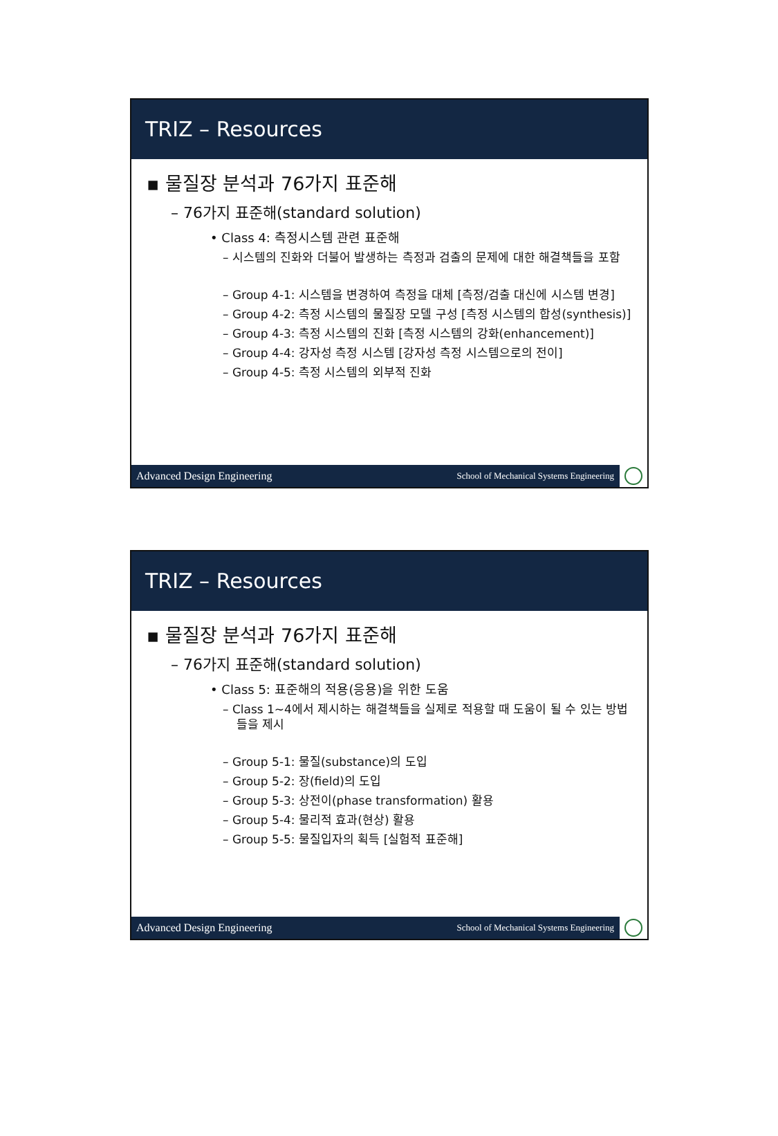TRIZ – Resources
▪ 물질장 분석과 76가지 표준해
– 76가지 표준해(standard solution)
• Class 4: 측정시스템 관련 표준해
– 시스템의 진화와 더불어 발생하는 측정과 검출의 문제에 대한 해결책들을 포함
– Group 4-1: 시스템을 변경하여 측정을 대체 [측정/검출 대신에 시스템 변경]
– Group 4-2: 측정 시스템의 물질장 모델 구성 [측정 시스템의 합성(synthesis)]
– Group 4-3: 측정 시스템의 진화 [측정 시스템의 강화(enhancement)]
– Group 4-4: 강자성 측정 시스템 [강자성 측정 시스템으로의 전이]
– Group 4-5: 측정 시스템의 외부적 진화
Advanced Design Engineering School of Mechanical Systems Engineering
TRIZ – Resources
▪ 물질장 분석과 76가지 표준해
– 76가지 표준해(standard solution)
• Class 5: 표준해의 적용(응용)을 위한 도움
– Class 1~4에서 제시하는 해결책들을 실제로 적용할 때 도움이 될 수 있는 방법들을 제시
– Group 5-1: 물질(substance)의 도입
– Group 5-2: 장(field)의 도입
– Group 5-3: 상전이(phase transformation) 활용
– Group 5-4: 물리적 효과(현상) 활용
– Group 5-5: 물질입자의 획득 [실험적 표준해]
Advanced Design Engineering School of Mechanical Systems Engineering